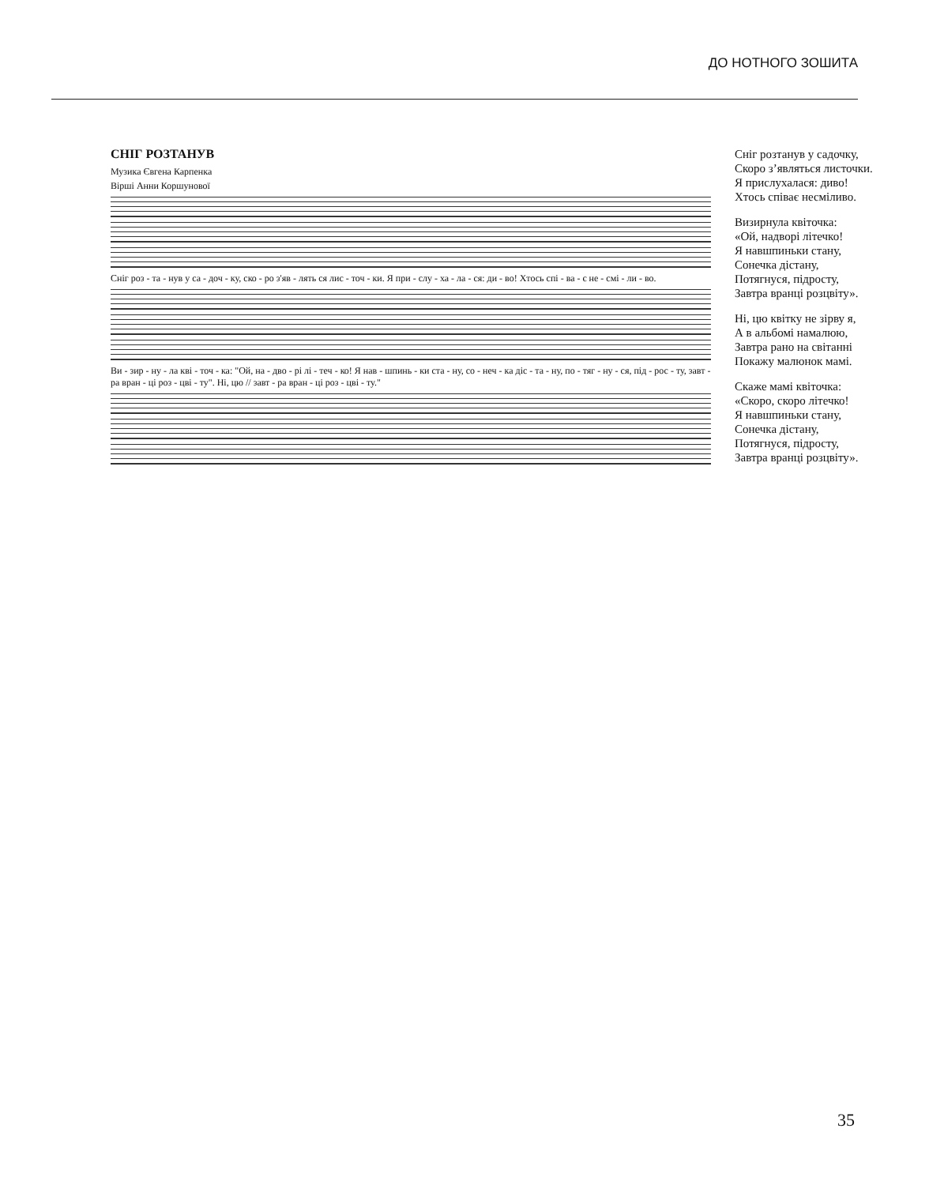ДО НОТНОГО ЗОШИТА
СНІГ РОЗТАНУВ
Музика Євгена Карпенка
Вірші Анни Коршунової
Сніг роз - та - нув у са - доч - ку, ско - ро з'яв - лять ся лис - точ - ки. Я при - слу - ха - ла - ся: ди - во! Хтось спі - ва - є не - смі - ли - во.
Ви - зир - ну - ла кві - точ - ка: "Ой, на - дво - рі лі - теч - ко! Я нав - шпинь - ки ста - ну, со - неч - ка діс - та - ну, по - тяг - ну - ся, під - рос - ту, завт - ра вран - ці роз - цві - ту". Ні, цю // завт - ра вран - ці роз - цві - ту."
Сніг розтанув у садочку,
Скоро з’являться листочки.
Я прислухалася: диво!
Хтось співає несміливо.
Визирнула квіточка:
«Ой, надворі літечко!
Я навшпиньки стану,
Сонечка дістану,
Потягнуся, підросту,
Завтра вранці розцвіту».
Ні, цю квітку не зірву я,
А в альбомі намалюю,
Завтра рано на світанні
Покажу малюнок мамі.
Скаже мамі квіточка:
«Скоро, скоро літечко!
Я навшпиньки стану,
Сонечка дістану,
Потягнуся, підросту,
Завтра вранці розцвіту».
35